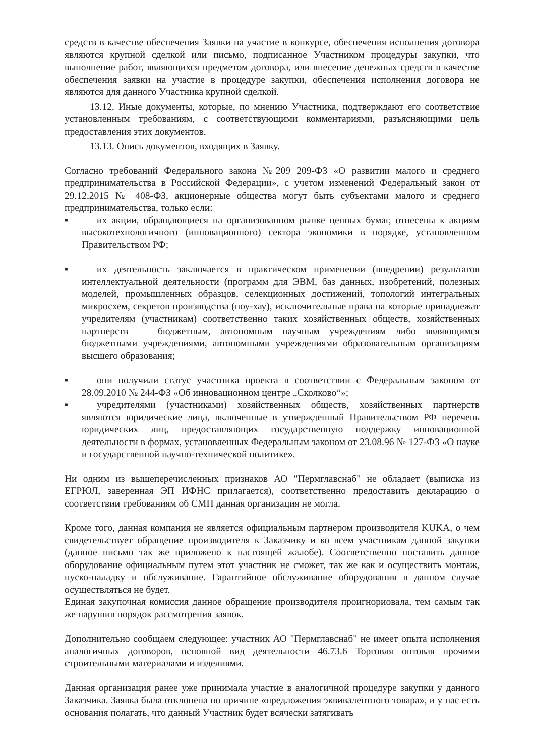средств в качестве обеспечения Заявки на участие в конкурсе, обеспечения исполнения договора являются крупной сделкой или письмо, подписанное Участником процедуры закупки, что выполнение работ, являющихся предметом договора, или внесение денежных средств в качестве обеспечения заявки на участие в процедуре закупки, обеспечения исполнения договора не являются для данного Участника крупной сделкой.
13.12. Иные документы, которые, по мнению Участника, подтверждают его соответствие установленным требованиям, с соответствующими комментариями, разъясняющими цель предоставления этих документов.
13.13. Опись документов, входящих в Заявку.
Согласно требований Федерального закона №209 209-ФЗ «О развитии малого и среднего предпринимательства в Российской Федерации», с учетом изменений Федеральный закон от 29.12.2015 № 408-ФЗ, акционерные общества могут быть субъектами малого и среднего предпринимательства, только если:
▪ их акции, обращающиеся на организованном рынке ценных бумаг, отнесены к акциям высокотехнологичного (инновационного) сектора экономики в порядке, установленном Правительством РФ;
▪ их деятельность заключается в практическом применении (внедрении) результатов интеллектуальной деятельности (программ для ЭВМ, баз данных, изобретений, полезных моделей, промышленных образцов, селекционных достижений, топологий интегральных микросхем, секретов производства (ноу-хау), исключительные права на которые принадлежат учредителям (участникам) соответственно таких хозяйственных обществ, хозяйственных партнерств — бюджетным, автономным научным учреждениям либо являющимся бюджетными учреждениями, автономными учреждениями образовательным организациям высшего образования;
▪ они получили статус участника проекта в соответствии с Федеральным законом от 28.09.2010 № 244-ФЗ «Об инновационном центре „Сколково“»;
▪ учредителями (участниками) хозяйственных обществ, хозяйственных партнерств являются юридические лица, включенные в утвержденный Правительством РФ перечень юридических лиц, предоставляющих государственную поддержку инновационной деятельности в формах, установленных Федеральным законом от 23.08.96 № 127-ФЗ «О науке и государственной научно-технической политике».
Ни одним из вышеперечисленных признаков АО "Пермглавснаб" не обладает (выписка из ЕГРЮЛ, заверенная ЭП ИФНС прилагается), соответственно предоставить декларацию о соответствии требованиям об СМП данная организация не могла.
Кроме того, данная компания не является официальным партнером производителя KUKA, о чем свидетельствует обращение производителя к Заказчику и ко всем участникам данной закупки (данное письмо так же приложено к настоящей жалобе). Соответственно поставить данное оборудование официальным путем этот участник не сможет, так же как и осуществить монтаж, пуско-наладку и обслуживание. Гарантийное обслуживание оборудования в данном случае осуществляться не будет.
Единая закупочная комиссия данное обращение производителя проигнориовала, тем самым так же нарушив порядок рассмотрения заявок.
Дополнительно сообщаем следующее: участник АО "Пермглавснаб" не имеет опыта исполнения аналогичных договоров, основной вид деятельности 46.73.6 Торговля оптовая прочими строительными материалами и изделиями.
Данная организация ранее уже принимала участие в аналогичной процедуре закупки у данного Заказчика. Заявка была отклонена по причине «предложения эквивалентного товара», и у нас есть основания полагать, что данный Участник будет всячески затягивать